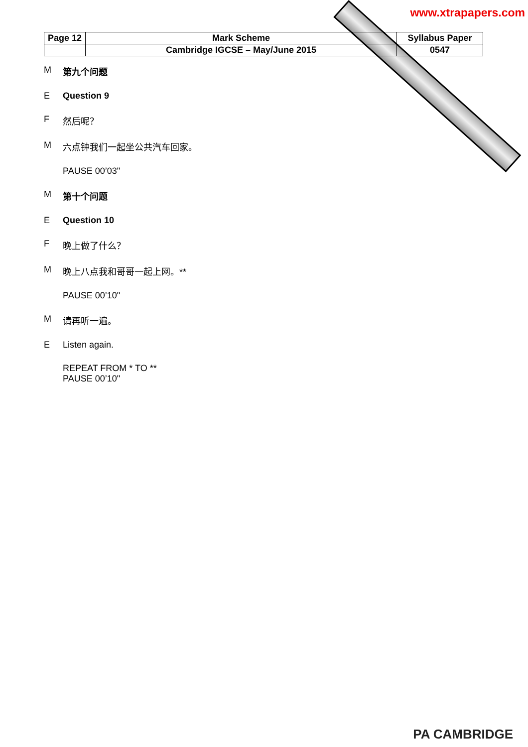www.xtrapapers.com
| Page 12 | Mark Scheme | Syllabus Paper |
| | Cambridge IGCSE – May/June 2015 | 0547 |
M第九个问题
E Question 9
F然后呢？
M六点钟我们一起坐公共汽车回家。
PAUSE 00’03"
M第十个问题
E Question 10
F晚上做了什么？
M晚上八点我和哥哥一起上网。**
PAUSE 00’10"
M请再听一遍。
E Listen again.
REPEAT FROM * TO **
PAUSE 00’10"
PA CAMBRIDGE